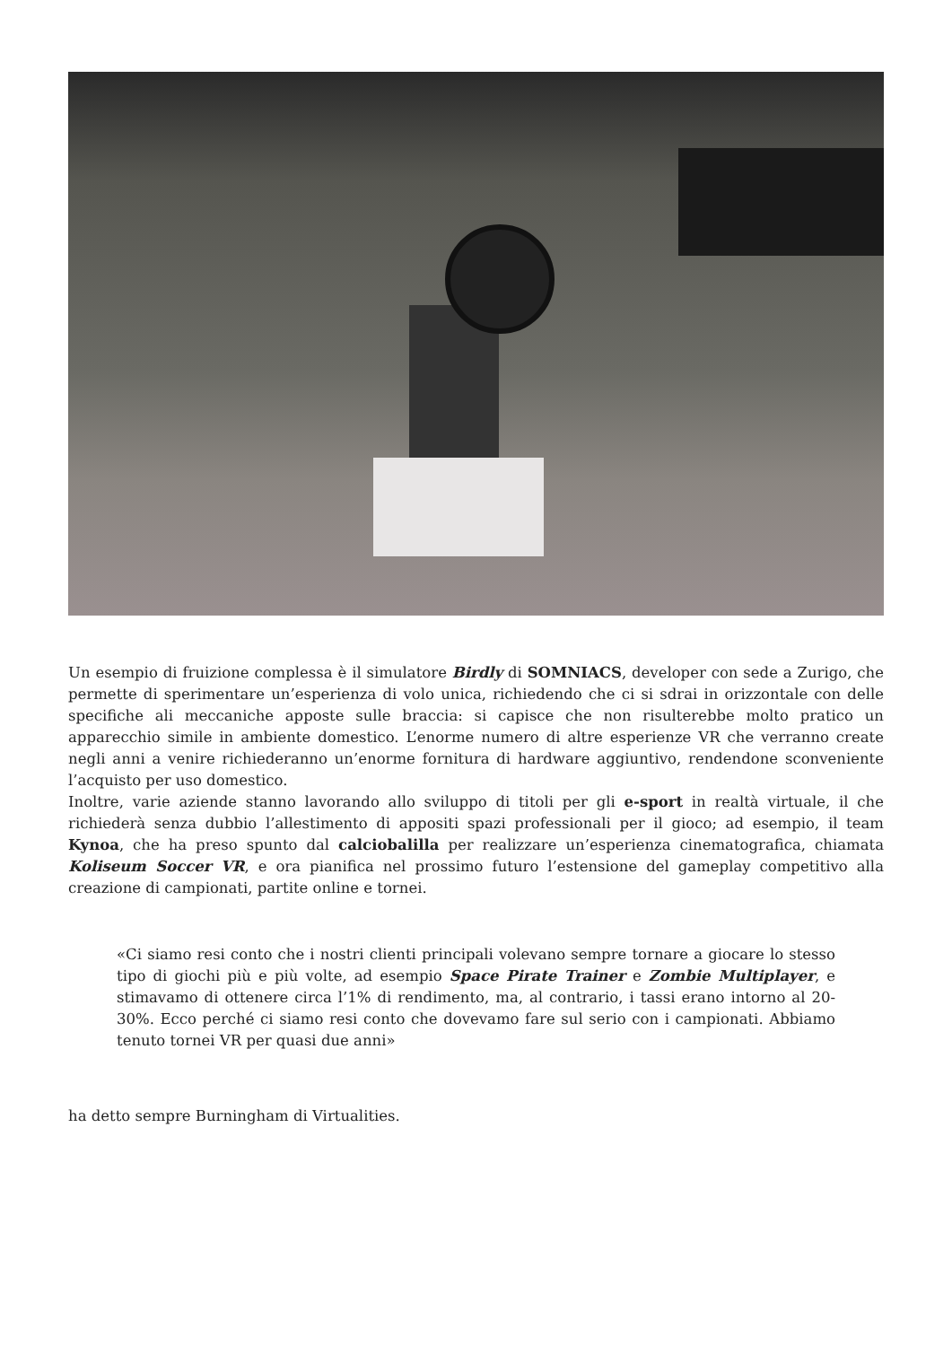Un esempio di fruizione complessa è il simulatore Birdly di SOMNIACS, developer con sede a Zurigo, che permette di sperimentare un’esperienza di volo unica, richiedendo che ci si sdrai in orizzontale con delle specifiche ali meccaniche apposte sulle braccia: si capisce che non risulterebbe molto pratico un apparecchio simile in ambiente domestico. L’enorme numero di altre esperienze VR che verranno create negli anni a venire richiederanno un’enorme fornitura di hardware aggiuntivo, rendendone sconveniente l’acquisto per uso domestico.
Inoltre, varie aziende stanno lavorando allo sviluppo di titoli per gli e-sport in realtà virtuale, il che richiederà senza dubbio l’allestimento di appositi spazi professionali per il gioco; ad esempio, il team Kynoa, che ha preso spunto dal calciobalilla per realizzare un’esperienza cinematografica, chiamata Koliseum Soccer VR, e ora pianifica nel prossimo futuro l’estensione del gameplay competitivo alla creazione di campionati, partite online e tornei.
«Ci siamo resi conto che i nostri clienti principali volevano sempre tornare a giocare lo stesso tipo di giochi più e più volte, ad esempio Space Pirate Trainer e Zombie Multiplayer, e stimavamo di ottenere circa l’1% di rendimento, ma, al contrario, i tassi erano intorno al 20-30%. Ecco perché ci siamo resi conto che dovevamo fare sul serio con i campionati. Abbiamo tenuto tornei VR per quasi due anni»
ha detto sempre Burningham di Virtualities.